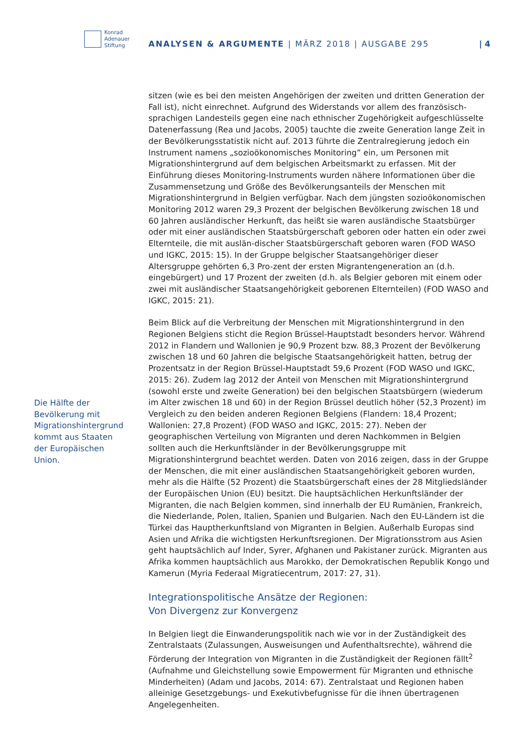Konrad
Adenauer
Stiftung
ANALYSEN & ARGUMENTE | MÄRZ 2018 | AUSGABE 295
| 4
Die Hälfte der Bevölkerung mit Migrationshintergrund kommt aus Staaten der Europäischen Union.
sitzen (wie es bei den meisten Angehörigen der zweiten und dritten Generation der Fall ist), nicht einrechnet. Aufgrund des Widerstands vor allem des französisch-sprachigen Landesteils gegen eine nach ethnischer Zugehörigkeit aufgeschlüsselte Datenerfassung (Rea und Jacobs, 2005) tauchte die zweite Generation lange Zeit in der Bevölkerungsstatistik nicht auf. 2013 führte die Zentralregierung jedoch ein Instrument namens „sozioökonomisches Monitoring” ein, um Personen mit Migrationshintergrund auf dem belgischen Arbeitsmarkt zu erfassen. Mit der Einführung dieses Monitoring-Instruments wurden nähere Informationen über die Zusammensetzung und Größe des Bevölkerungsanteils der Menschen mit Migrationshintergrund in Belgien verfügbar. Nach dem jüngsten sozioökonomischen Monitoring 2012 waren 29,3 Prozent der belgischen Bevölkerung zwischen 18 und 60 Jahren ausländischer Herkunft, das heißt sie waren ausländische Staatsbürger oder mit einer ausländischen Staatsbürgerschaft geboren oder hatten ein oder zwei Elternteile, die mit auslän-discher Staatsbürgerschaft geboren waren (FOD WASO und IGKC, 2015: 15). In der Gruppe belgischer Staatsangehöriger dieser Altersgruppe gehörten 6,3 Pro-zent der ersten Migrantengeneration an (d.h. eingebürgert) und 17 Prozent der zweiten (d.h. als Belgier geboren mit einem oder zwei mit ausländischer Staatsangehörigkeit geborenen Elternteilen) (FOD WASO and IGKC, 2015: 21).
Beim Blick auf die Verbreitung der Menschen mit Migrationshintergrund in den Regionen Belgiens sticht die Region Brüssel-Hauptstadt besonders hervor. Während 2012 in Flandern und Wallonien je 90,9 Prozent bzw. 88,3 Prozent der Bevölkerung zwischen 18 und 60 Jahren die belgische Staatsangehörigkeit hatten, betrug der Prozentsatz in der Region Brüssel-Hauptstadt 59,6 Prozent (FOD WASO und IGKC, 2015: 26). Zudem lag 2012 der Anteil von Menschen mit Migrationshintergrund (sowohl erste und zweite Generation) bei den belgischen Staatsbürgern (wiederum im Alter zwischen 18 und 60) in der Region Brüssel deutlich höher (52,3 Prozent) im Vergleich zu den beiden anderen Regionen Belgiens (Flandern: 18,4 Prozent; Wallonien: 27,8 Prozent) (FOD WASO and IGKC, 2015: 27). Neben der geographischen Verteilung von Migranten und deren Nachkommen in Belgien sollten auch die Herkunftsländer in der Bevölkerungsgruppe mit Migrationshintergrund beachtet werden. Daten von 2016 zeigen, dass in der Gruppe der Menschen, die mit einer ausländischen Staatsangehörigkeit geboren wurden, mehr als die Hälfte (52 Prozent) die Staatsbürgerschaft eines der 28 Mitgliedsländer der Europäischen Union (EU) besitzt. Die hauptsächlichen Herkunftsländer der Migranten, die nach Belgien kommen, sind innerhalb der EU Rumänien, Frankreich, die Niederlande, Polen, Italien, Spanien und Bulgarien. Nach den EU-Ländern ist die Türkei das Hauptherkunftsland von Migranten in Belgien. Außerhalb Europas sind Asien und Afrika die wichtigsten Herkunftsregionen. Der Migrationsstrom aus Asien geht hauptsächlich auf Inder, Syrer, Afghanen und Pakistaner zurück. Migranten aus Afrika kommen hauptsächlich aus Marokko, der Demokratischen Republik Kongo und Kamerun (Myria Federaal Migratiecentrum, 2017: 27, 31).
Integrationspolitische Ansätze der Regionen:
Von Divergenz zur Konvergenz
In Belgien liegt die Einwanderungspolitik nach wie vor in der Zuständigkeit des Zentralstaats (Zulassungen, Ausweisungen und Aufenthaltsrechte), während die Förderung der Integration von Migranten in die Zuständigkeit der Regionen fällt<sup>2</sup> (Aufnahme und Gleichstellung sowie Empowerment für Migranten und ethnische Minderheiten) (Adam und Jacobs, 2014: 67). Zentralstaat und Regionen haben alleinige Gesetzgebungs- und Exekutivbefugnisse für die ihnen übertragenen Angelegenheiten.